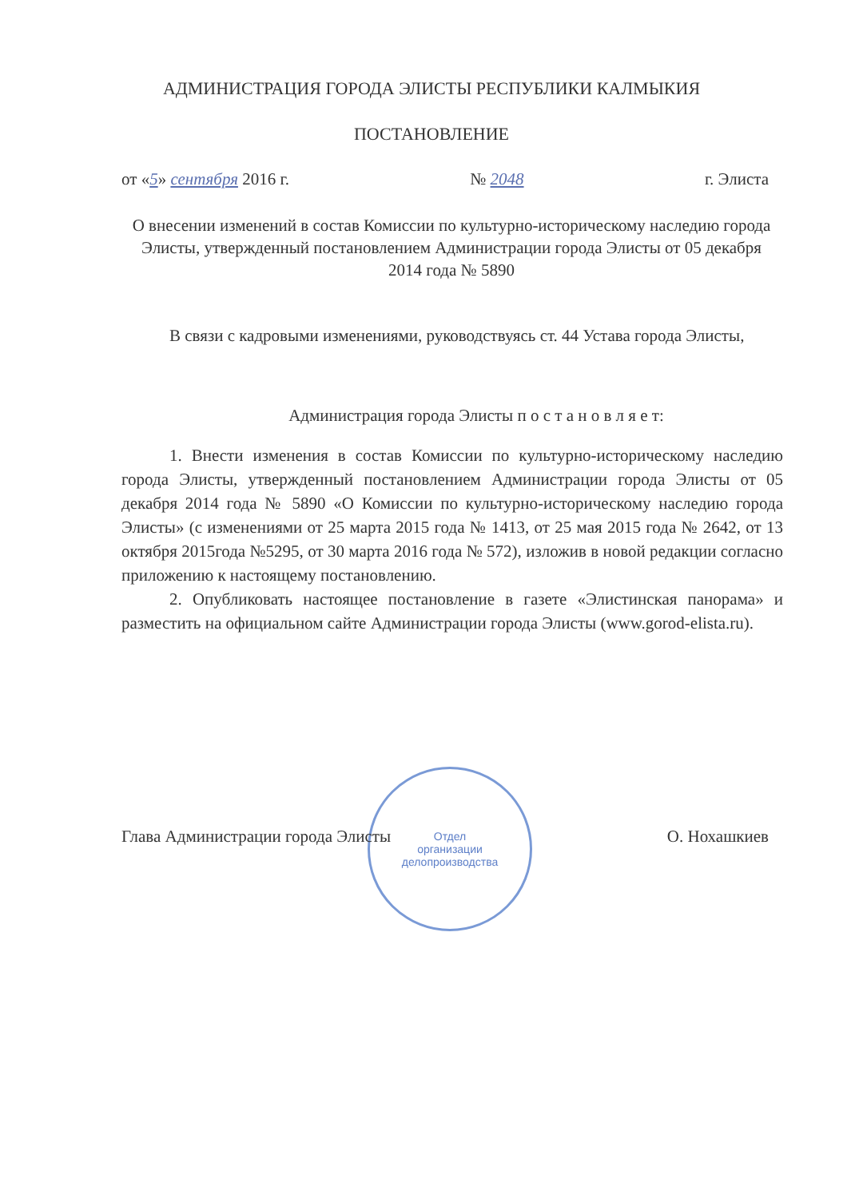АДМИНИСТРАЦИЯ ГОРОДА ЭЛИСТЫ РЕСПУБЛИКИ КАЛМЫКИЯ
ПОСТАНОВЛЕНИЕ
от «5» сентября 2016 г. № 2048 г. Элиста
О внесении изменений в состав Комиссии по культурно-историческому наследию города Элисты, утвержденный постановлением Администрации города Элисты от 05 декабря 2014 года № 5890
В связи с кадровыми изменениями, руководствуясь ст. 44 Устава города Элисты,
Администрация города Элисты п о с т а н о в л я е т:
1. Внести изменения в состав Комиссии по культурно-историческому наследию города Элисты, утвержденный постановлением Администрации города Элисты от 05 декабря 2014 года № 5890 «О Комиссии по культурно-историческому наследию города Элисты» (с изменениями от 25 марта 2015 года № 1413, от 25 мая 2015 года № 2642, от 13 октября 2015года №5295, от 30 марта 2016 года № 572), изложив в новой редакции согласно приложению к настоящему постановлению.
2. Опубликовать настоящее постановление в газете «Элистинская панорама» и разместить на официальном сайте Администрации города Элисты (www.gorod-elista.ru).
Отдел
организации
делопроизводства
Глава Администрации города Элисты О. Нохашкиев